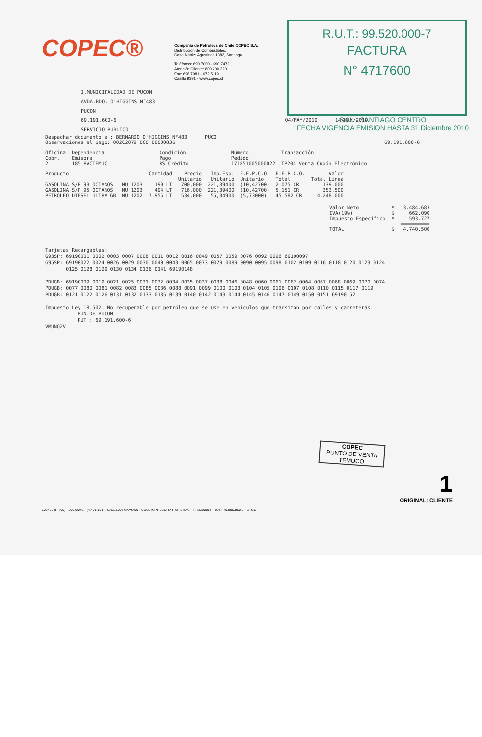COPEC®
Compañía de Petróleos de Chile COPEC S.A.
Distribución de Combustibles.
Casa Matriz: Agustinas 1382, Santiago.
Teléfonos: 690.7000 - 690.7472
Atención Cliente: 800.200.220
Fax: 698.7981 - 672.5119
Casilla 9391 - www.copec.cl
R.U.T.: 99.520.000-7
FACTURA
N° 4717600
S.I.I. - SANTIAGO CENTRO
FECHA VIGENCIA EMISION HASTA 31 Diciembre 2010
I.MUNICIPALIDAD DE PUCON
AVDA.BDO. O'HIGGINS N°483
PUCON
69.191.600-6 04/MAY/2010 14/MAY/2010
SERVICIO PUBLICO
Despachar documento a : BERNARDO O'HIGGINS N°483 PUCO
Observaciones al pago: 002C2079 OCO 00000836 69.191.600-6
| Oficina Cobr. 2 | Dependencia Emisora 185 PVCTEMUC | Condición Pago RS Crédito | Número Pedido 171851005000022 | Transacción TP204 Venta Cupón Electrónico |
| Producto | | Cantidad | Precio Unitario | Imp.Esp. Unitario | F.E.P.C.O. Unitario | F.E.P.C.O. Total | Valor Total Linea |
| --- | --- | --- | --- | --- | --- | --- | --- |
| GASOLINA S/P 93 OCTANOS | NU 1203 | 199 LT | 700,000 | 221,39400 | (10,42700) | 2.075 CR | 139.000 |
| GASOLINA S/P 95 OCTANOS | NU 1203 | 494 LT | 716,000 | 221,39400 | (10,42700) | 5.151 CR | 353.500 |
| PETROLEO DIESEL ULTRA GB | NU 1202 | 7.955 LT | 534,000 | 55,34900 | (5,73000) | 45.582 CR | 4.248.000 |
| Valor Neto | $ | 3.484.683 |
| IVA(19%) | $ | 662.090 |
| Impuesto Especifico | $ | 593.727 |
| | | ========== |
| TOTAL | $ | 4.740.500 |
Tarjetas Recargables:
G93SP: 69190001 0002 0003 0007 0008 0011 0012 0016 0049 0057 0059 0076 0092 0096 69190097
G95SP: 69190022 0024 0026 0029 0030 0040 0043 0065 0073 0079 0089 0090 0095 0098 0102 0109 0116 0118 0120 0123 0124
0125 0128 0129 0130 0134 0136 0141 69190148
PDUGB: 69190009 0019 0021 0025 0031 0032 0034 0035 0037 0038 0046 0048 0060 0061 0062 0064 0067 0068 0069 0070 0074
PDUGB: 0077 0080 0081 0082 0083 0085 0086 0088 0091 0099 0100 0103 0104 0105 0106 0107 0108 0110 0115 0117 0119
PDUGB: 0121 0122 0126 0131 0132 0133 0135 0139 0140 0142 0143 0144 0145 0146 0147 0149 0150 0151 69190152
Impuesto Ley 18.502. No recuperable por petróleo que se use en vehículos que transitan por calles y carreteras.
MUN.DE PUCON
RUT : 69.191.600-6
VMUNOZV
COPEC
PUNTO DE VENTA
TEMUCO
1
ORIGINAL: CLIENTE
500435 (F-705) - 290.000/5 - (4.471.101 - 4.761.100) MAYO 09 - SOC. IMPRESORA R&R LTDA. - F.: 5539004 - RUT.: 79.885.860-2 - STGO.